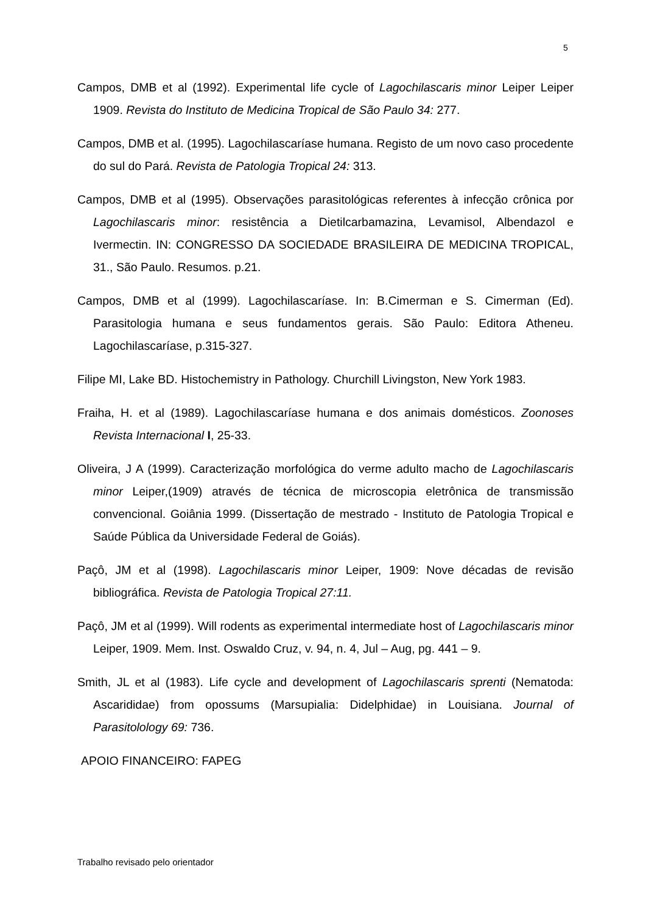5
Campos, DMB et al (1992). Experimental life cycle of Lagochilascaris minor Leiper Leiper 1909. Revista do Instituto de Medicina Tropical de São Paulo 34: 277.
Campos, DMB et al. (1995). Lagochilascaríase humana. Registo de um novo caso procedente do sul do Pará. Revista de Patologia Tropical 24: 313.
Campos, DMB et al (1995). Observações parasitológicas referentes à infecção crônica por Lagochilascaris minor: resistência a Dietilcarbamazina, Levamisol, Albendazol e Ivermectin. IN: CONGRESSO DA SOCIEDADE BRASILEIRA DE MEDICINA TROPICAL, 31., São Paulo. Resumos. p.21.
Campos, DMB et al (1999). Lagochilascaríase. In: B.Cimerman e S. Cimerman (Ed). Parasitologia humana e seus fundamentos gerais. São Paulo: Editora Atheneu. Lagochilascaríase, p.315-327.
Filipe MI, Lake BD. Histochemistry in Pathology. Churchill Livingston, New York 1983.
Fraiha, H. et al (1989). Lagochilascaríase humana e dos animais domésticos. Zoonoses Revista Internacional I, 25-33.
Oliveira, J A (1999). Caracterização morfológica do verme adulto macho de Lagochilascaris minor Leiper,(1909) através de técnica de microscopia eletrônica de transmissão convencional. Goiânia 1999. (Dissertação de mestrado - Instituto de Patologia Tropical e Saúde Pública da Universidade Federal de Goiás).
Paçô, JM et al (1998). Lagochilascaris minor Leiper, 1909: Nove décadas de revisão bibliográfica. Revista de Patologia Tropical 27:11.
Paçô, JM et al (1999). Will rodents as experimental intermediate host of Lagochilascaris minor Leiper, 1909. Mem. Inst. Oswaldo Cruz, v. 94, n. 4, Jul – Aug, pg. 441 – 9.
Smith, JL et al (1983). Life cycle and development of Lagochilascaris sprenti (Nematoda: Ascarididae) from opossums (Marsupialia: Didelphidae) in Louisiana. Journal of Parasitolology 69: 736.
APOIO FINANCEIRO: FAPEG
Trabalho revisado pelo orientador